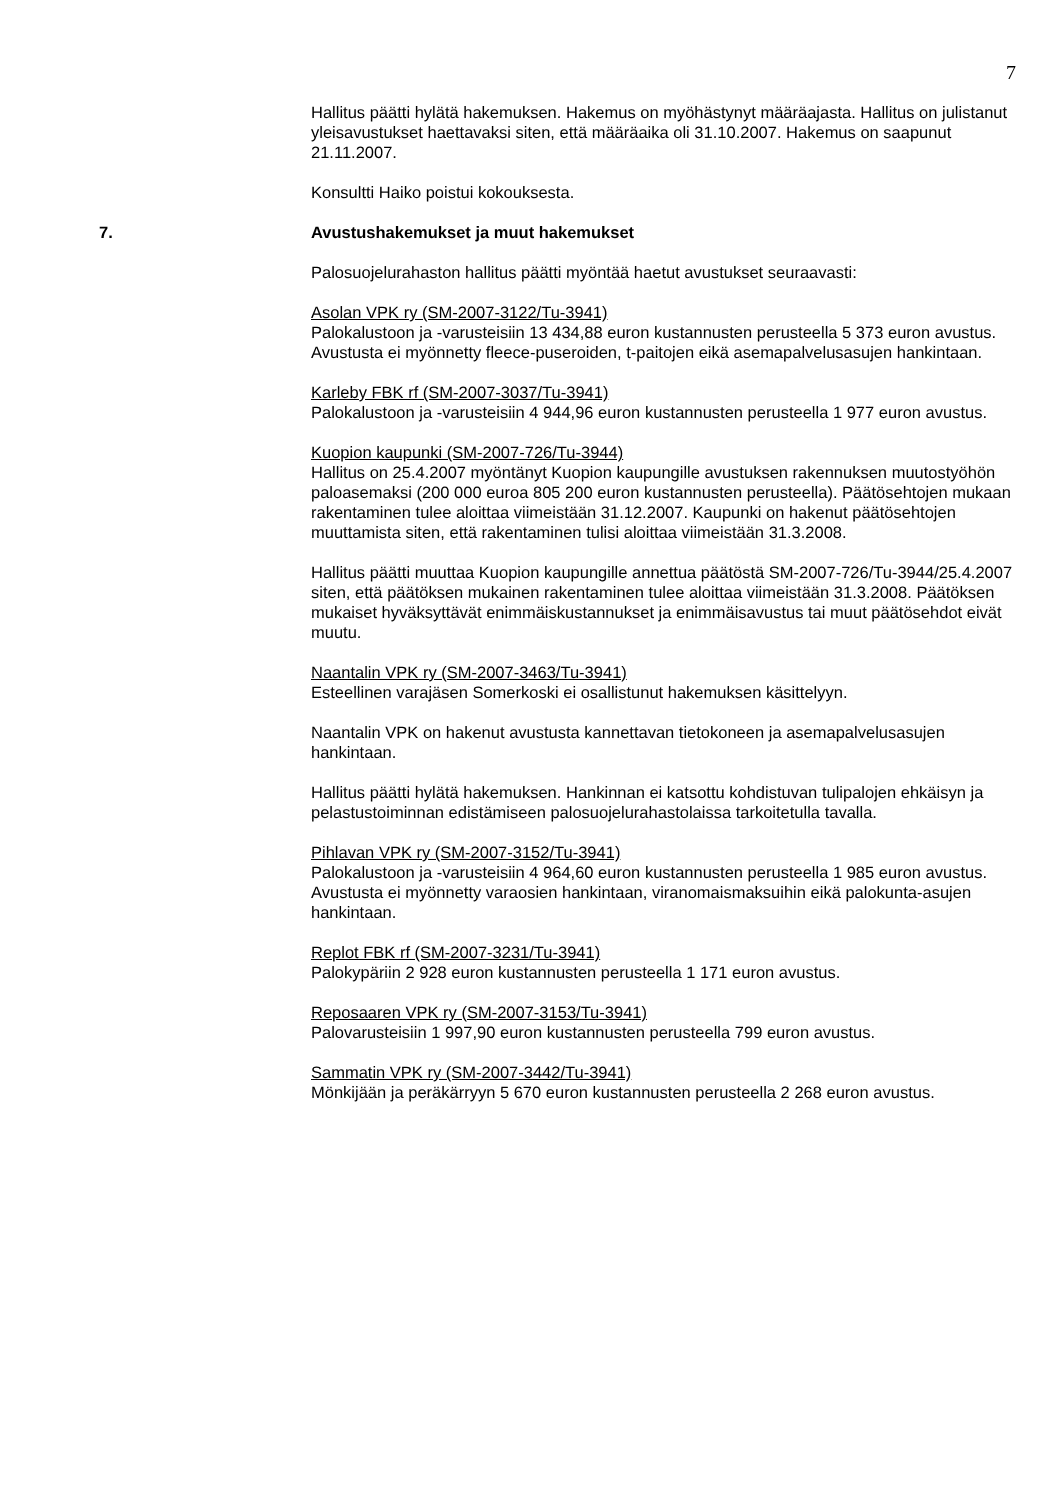7
Hallitus päätti hylätä hakemuksen. Hakemus on myöhästynyt määräajasta. Hallitus on julistanut yleisavustukset haettavaksi siten, että määräaika oli 31.10.2007. Hakemus on saapunut 21.11.2007.
Konsultti Haiko poistui kokouksesta.
7. Avustushakemukset ja muut hakemukset
Palosuojelurahaston hallitus päätti myöntää haetut avustukset seuraavasti:
Asolan VPK ry (SM-2007-3122/Tu-3941)
Palokalustoon ja -varusteisiin 13 434,88 euron kustannusten perusteella 5 373 euron avustus. Avustusta ei myönnetty fleece-puseroiden, t-paitojen eikä asemapalvelusasujen hankintaan.
Karleby FBK rf (SM-2007-3037/Tu-3941)
Palokalustoon ja -varusteisiin 4 944,96 euron kustannusten perusteella 1 977 euron avustus.
Kuopion kaupunki (SM-2007-726/Tu-3944)
Hallitus on 25.4.2007 myöntänyt Kuopion kaupungille avustuksen rakennuksen muutostyöhön paloasemaksi (200 000 euroa 805 200 euron kustannusten perusteella). Päätösehtojen mukaan rakentaminen tulee aloittaa viimeistään 31.12.2007. Kaupunki on hakenut päätösehtojen muuttamista siten, että rakentaminen tulisi aloittaa viimeistään 31.3.2008.
Hallitus päätti muuttaa Kuopion kaupungille annettua päätöstä SM-2007-726/Tu-3944/25.4.2007 siten, että päätöksen mukainen rakentaminen tulee aloittaa viimeistään 31.3.2008. Päätöksen mukaiset hyväksyttävät enimmäiskustannukset ja enimmäisavustus tai muut päätösehdot eivät muutu.
Naantalin VPK ry (SM-2007-3463/Tu-3941)
Esteellinen varajäsen Somerkoski ei osallistunut hakemuksen käsittelyyn.
Naantalin VPK on hakenut avustusta kannettavan tietokoneen ja asemapalvelusasujen hankintaan.
Hallitus päätti hylätä hakemuksen. Hankinnan ei katsottu kohdistuvan tulipalojen ehkäisyn ja pelastustoiminnan edistämiseen palosuojelurahastolaissa tarkoitetulla tavalla.
Pihlavan VPK ry (SM-2007-3152/Tu-3941)
Palokalustoon ja -varusteisiin 4 964,60 euron kustannusten perusteella 1 985 euron avustus. Avustusta ei myönnetty varaosien hankintaan, viranomaismaksuihin eikä palokunta-asujen hankintaan.
Replot FBK rf (SM-2007-3231/Tu-3941)
Palokypäriin 2 928 euron kustannusten perusteella 1 171 euron avustus.
Reposaaren VPK ry (SM-2007-3153/Tu-3941)
Palovarusteisiin 1 997,90 euron kustannusten perusteella 799 euron avustus.
Sammatin VPK ry (SM-2007-3442/Tu-3941)
Mönkijään ja peräkärryyn 5 670 euron kustannusten perusteella 2 268 euron avustus.